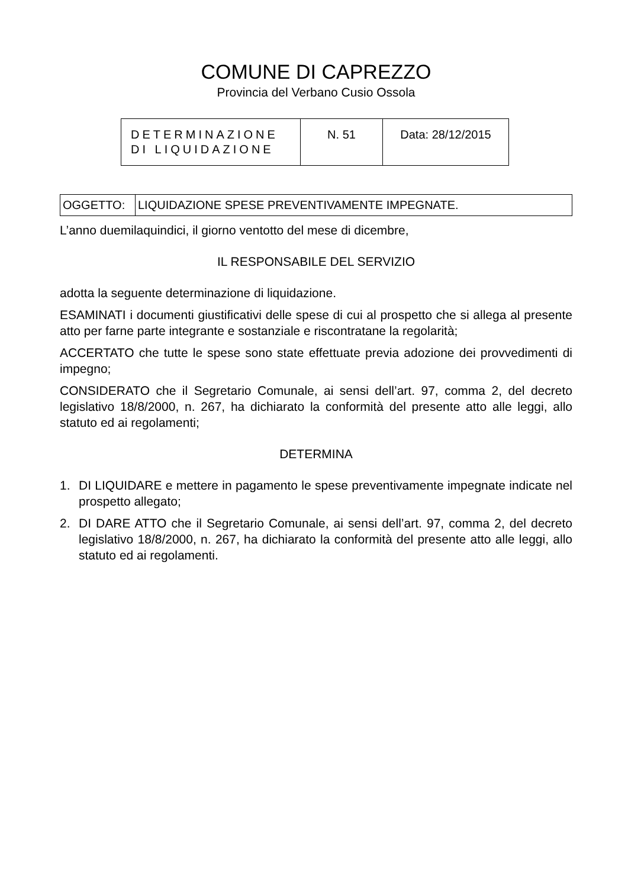COMUNE DI CAPREZZO
Provincia del Verbano Cusio Ossola
| DETERMINAZIONE DI LIQUIDAZIONE | N. 51 | Data: 28/12/2015 |
| OGGETTO: | LIQUIDAZIONE SPESE PREVENTIVAMENTE IMPEGNATE. |
L’anno duemilaquindici, il giorno ventotto del mese di dicembre,
IL RESPONSABILE DEL SERVIZIO
adotta la seguente determinazione di liquidazione.
ESAMINATI i documenti giustificativi delle spese di cui al prospetto che si allega al presente atto per farne parte integrante e sostanziale e riscontratane la regolarità;
ACCERTATO che tutte le spese sono state effettuate previa adozione dei provvedimenti di impegno;
CONSIDERATO che il Segretario Comunale, ai sensi dell’art. 97, comma 2, del decreto legislativo 18/8/2000, n. 267, ha dichiarato la conformità del presente atto alle leggi, allo statuto ed ai regolamenti;
DETERMINA
1. DI LIQUIDARE e mettere in pagamento le spese preventivamente impegnate indicate nel prospetto allegato;
2. DI DARE ATTO che il Segretario Comunale, ai sensi dell’art. 97, comma 2, del decreto legislativo 18/8/2000, n. 267, ha dichiarato la conformità del presente atto alle leggi, allo statuto ed ai regolamenti.